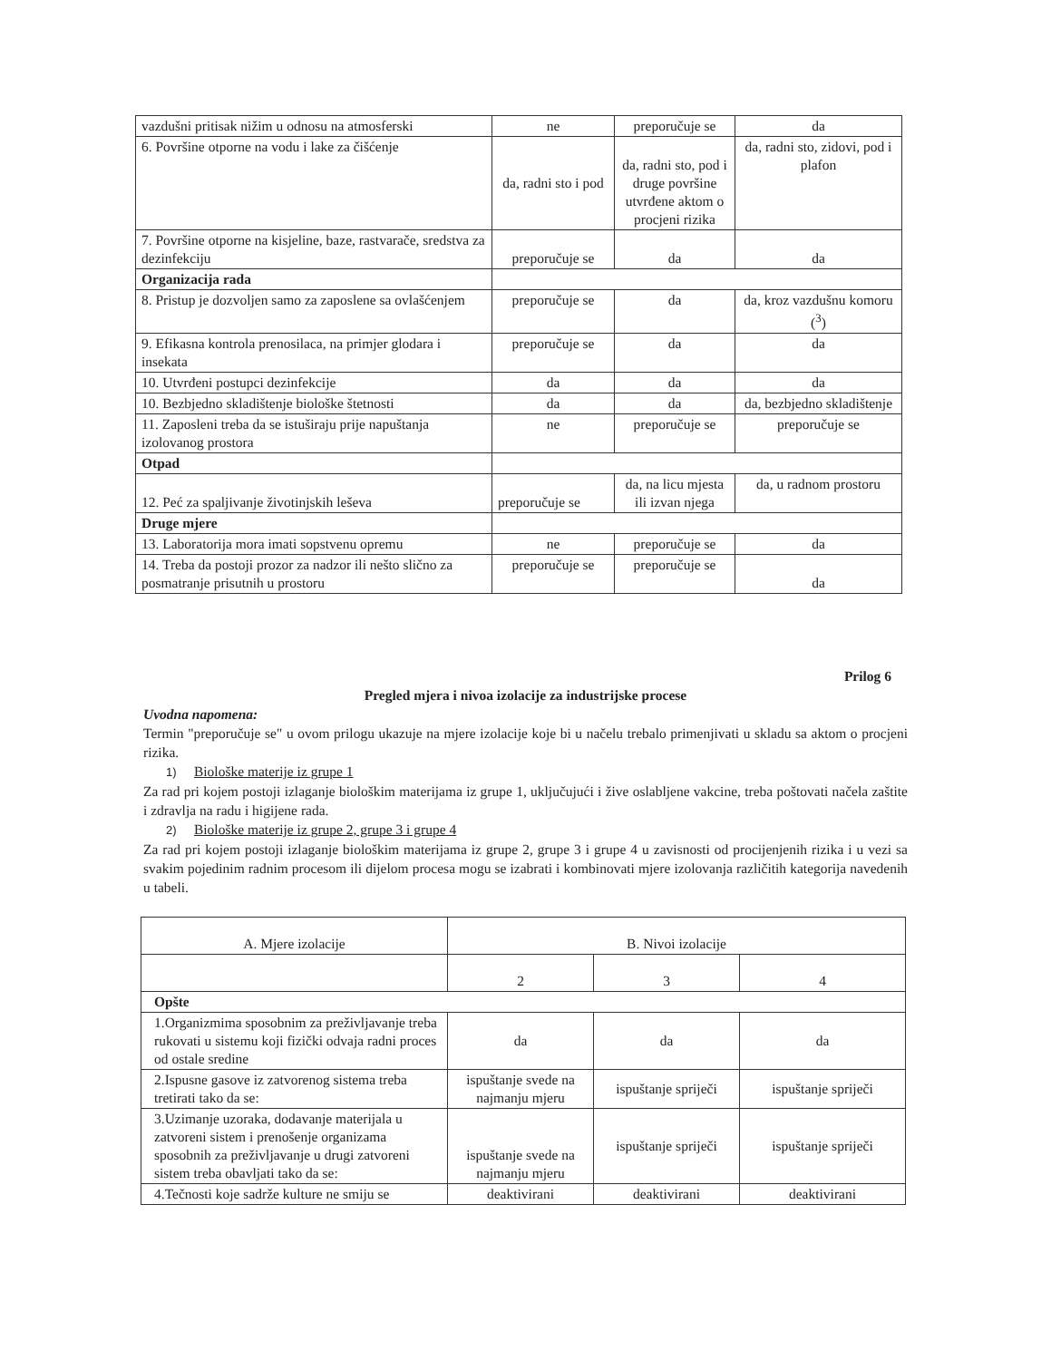| vazdušni pritisak nižim u odnosu na atmosferski | ne | preporučuje se | da |
| 6. Površine otporne na vodu i lake za čišćenje | da, radni sto i pod | da, radni sto, pod i druge površine utvrđene aktom o procjeni rizika | da, radni sto, zidovi, pod i plafon |
| 7. Površine otporne na kisjeline, baze, rastvarače, sredstva za dezinfekciju | preporučuje se | da | da |
| Organizacija rada | | | |
| 8. Pristup je dozvoljen samo za zaposlene sa ovlašćenjem | preporučuje se | da | da, kroz vazdušnu komoru (<sup>3</sup>) |
| 9. Efikasna kontrola prenosilaca, na primjer glodara i insekata | preporučuje se | da | da |
| 10. Utvrđeni postupci dezinfekcije | da | da | da |
| 10. Bezbjedno skladištenje biološke štetnosti | da | da | da, bezbjedno skladištenje |
| 11. Zaposleni treba da se istuširaju prije napuštanja izolovanog prostora | ne | preporučuje se | preporučuje se |
| Otpad | | | |
| 12. Peć za spaljivanje životinjskih leševa | preporučuje se | da, na licu mjesta ili izvan njega | da, u radnom prostoru |
| Druge mjere | | | |
| 13. Laboratorija mora imati sopstvenu opremu | ne | preporučuje se | da |
| 14. Treba da postoji prozor za nadzor ili nešto slično za posmatranje prisutnih u prostoru | preporučuje se | preporučuje se | da |
Prilog 6
Pregled mjera i nivoa izolacije za industrijske procese
Uvodna napomena:
Termin "preporučuje se" u ovom prilogu ukazuje na mjere izolacije koje bi u načelu trebalo primenjivati u skladu sa aktom o procjeni rizika.
1) Biološke materije iz grupe 1
Za rad pri kojem postoji izlaganje biološkim materijama iz grupe 1, uključujući i žive oslabljene vakcine, treba poštovati načela zaštite i zdravlja na radu i higijene rada.
2) Biološke materije iz grupe 2, grupe 3 i grupe 4
Za rad pri kojem postoji izlaganje biološkim materijama iz grupe 2, grupe 3 i grupe 4 u zavisnosti od procijenjenih rizika i u vezi sa svakim pojedinim radnim procesom ili dijelom procesa mogu se izabrati i kombinovati mjere izolovanja različitih kategorija navedenih u tabeli.
| A. Mjere izolacije | B. Nivoi izolacije | | |
| --- | --- | --- | --- |
| | 2 | 3 | 4 |
| Opšte | | | |
| 1.Organizmima sposobnim za preživljavanje treba rukovati u sistemu koji fizički odvaja radni proces od ostale sredine | da | da | da |
| 2.Ispusne gasove iz zatvorenog sistema treba tretirati tako da se: | ispuštanje svede na najmanju mjeru | ispuštanje spriječi | ispuštanje spriječi |
| 3.Uzimanje uzoraka, dodavanje materijala u zatvoreni sistem i prenošenje organizama sposobnih za preživljavanje u drugi zatvoreni sistem treba obavljati tako da se: | ispuštanje svede na najmanju mjeru | ispuštanje spriječi | ispuštanje spriječi |
| 4.Tečnosti koje sadrže kulture ne smiju se | deaktivirani | deaktivirani | deaktivirani |